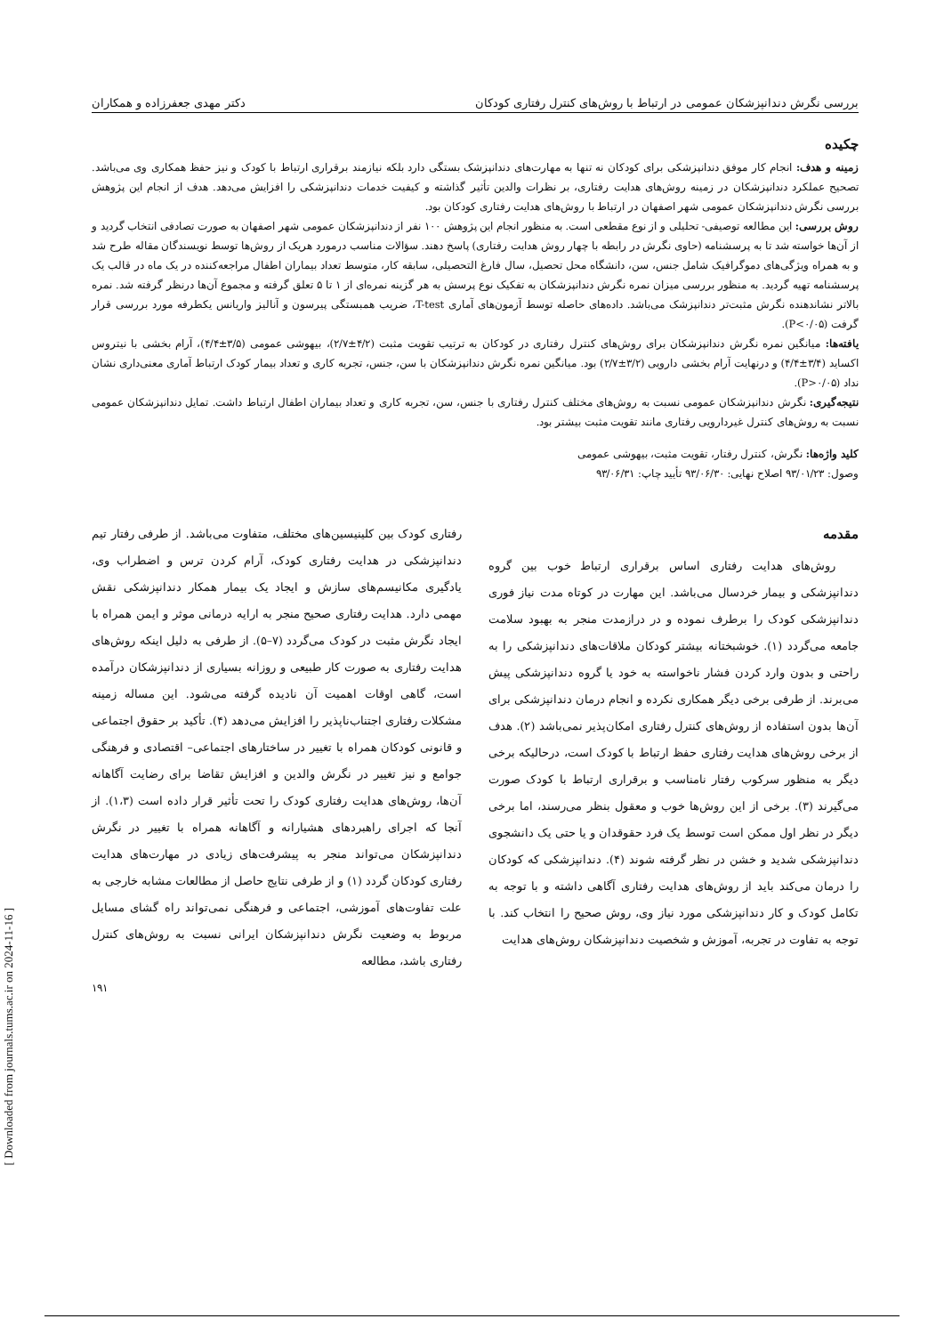بررسی نگرش دندانپزشکان عمومی در ارتباط با روش‌های کنترل رفتاری کودکان دکتر مهدی جعفرزاده و همکاران
چکیده
زمینه و هدف: انجام کار موفق دندانپزشکی برای کودکان نه تنها به مهارت‌های دندانپزشک بستگی دارد بلکه نیازمند برقراری ارتباط با کودک و نیز حفظ همکاری وی می‌باشد. تصحیح عملکرد دندانپزشکان در زمینه روش‌های هدایت رفتاری، بر نظرات والدین تأثیر گذاشته و کیفیت خدمات دندانپزشکی را افزایش می‌دهد. هدف از انجام این پژوهش بررسی نگرش دندانپزشکان عمومی شهر اصفهان در ارتباط با روش‌های هدایت رفتاری کودکان بود.
روش بررسی: این مطالعه توصیفی- تحلیلی و از نوع مقطعی است. به منظور انجام این پژوهش ۱۰۰ نفر از دندانپزشکان عمومی شهر اصفهان به صورت تصادفی انتخاب گردید و از آن‌ها خواسته شد تا به پرسشنامه (حاوی نگرش در رابطه با چهار روش هدایت رفتاری) پاسخ دهند. سؤالات مناسب درمورد هریک از روش‌ها توسط نویسندگان مقاله طرح شد و به همراه ویژگی‌های دموگرافیک شامل جنس، سن، دانشگاه محل تحصیل، سال فارغ التحصیلی، سابقه کار، متوسط تعداد بیماران اطفال مراجعه‌کننده در یک ماه در قالب یک پرسشنامه تهیه گردید. به منظور بررسی میزان نمره نگرش دندانپزشکان به تفکیک نوع پرسش به هر گزینه نمره‌ای از ۱ تا ۵ تعلق گرفته و مجموع آن‌ها درنظر گرفته شد. نمره بالاتر نشاندهنده نگرش مثبت‌تر دندانپزشک می‌باشد. داده‌های حاصله توسط آزمون‌های آماری T-test، ضریب همبستگی پیرسون و آنالیز واریانس یکطرفه مورد بررسی قرار گرفت (P<۰/۰۵).
یافته‌ها: میانگین نمره نگرش دندانپزشکان برای روش‌های کنترل رفتاری در کودکان به ترتیب تقویت مثبت (۴/۲±۲/۷)، بیهوشی عمومی (۳/۵±۴/۴)، آرام بخشی با نیتروس اکساید (۳/۴±۴/۴) و درنهایت آرام بخشی دارویی (۳/۲±۲/۷) بود. میانگین نمره نگرش دندانپزشکان با سن، جنس، تجربه کاری و تعداد بیمار کودک ارتباط آماری معنی‌داری نشان نداد (P>۰/۰۵).
نتیجه‌گیری: نگرش دندانپزشکان عمومی نسبت به روش‌های مختلف کنترل رفتاری با جنس، سن، تجربه کاری و تعداد بیماران اطفال ارتباط داشت. تمایل دندانپزشکان عمومی نسبت به روش‌های کنترل غیردارویی رفتاری مانند تقویت مثبت بیشتر بود.
کلید واژه‌ها: نگرش، کنترل رفتار، تقویت مثبت، بیهوشی عمومی
وصول: ۹۳/۰۱/۲۳ اصلاح نهایی: ۹۳/۰۶/۳۰ تأیید چاپ: ۹۳/۰۶/۳۱
مقدمه
روش‌های هدایت رفتاری اساس برقراری ارتباط خوب بین گروه دندانپزشکی و بیمار خردسال می‌باشد. این مهارت در کوتاه مدت نیاز فوری دندانپزشکی کودک را برطرف نموده و در درازمدت منجر به بهبود سلامت جامعه می‌گردد (۱). خوشبختانه بیشتر کودکان ملاقات‌های دندانپزشکی را به راحتی و بدون وارد کردن فشار ناخواسته به خود یا گروه دندانپزشکی پیش می‌برند. از طرفی برخی دیگر همکاری نکرده و انجام درمان دندانپزشکی برای آن‌ها بدون استفاده از روش‌های کنترل رفتاری امکان‌پذیر نمی‌باشد (۲). هدف از برخی روش‌های هدایت رفتاری حفظ ارتباط با کودک است، درحالیکه برخی دیگر به منظور سرکوب رفتار نامناسب و برقراری ارتباط با کودک صورت می‌گیرند (۳). برخی از این روش‌ها خوب و معقول بنظر می‌رسند، اما برخی دیگر در نظر اول ممکن است توسط یک فرد حقوقدان و یا حتی یک دانشجوی دندانپزشکی شدید و خشن در نظر گرفته شوند (۴). دندانپزشکی که کودکان را درمان می‌کند باید از روش‌های هدایت رفتاری آگاهی داشته و با توجه به تکامل کودک و کار دندانپزشکی مورد نیاز وی، روش صحیح را انتخاب کند. با توجه به تفاوت در تجربه، آموزش و شخصیت دندانپزشکان روش‌های هدایت
رفتاری کودک بین کلینیسین‌های مختلف، متفاوت می‌باشد. از طرفی رفتار تیم دندانپزشکی در هدایت رفتاری کودک، آرام کردن ترس و اضطراب وی، یادگیری مکانیسم‌های سازش و ایجاد یک بیمار همکار دندانپزشکی نقش مهمی دارد. هدایت رفتاری صحیح منجر به ارایه درمانی موثر و ایمن همراه با ایجاد نگرش مثبت در کودک می‌گردد (۷–۵). از طرفی به دلیل اینکه روش‌های هدایت رفتاری به صورت کار طبیعی و روزانه بسیاری از دندانپزشکان درآمده است، گاهی اوقات اهمیت آن نادیده گرفته می‌شود. این مساله زمینه مشکلات رفتاری اجتناب‌ناپذیر را افزایش می‌دهد (۴). تأکید بر حقوق اجتماعی و قانونی کودکان همراه با تغییر در ساختارهای اجتماعی– اقتصادی و فرهنگی جوامع و نیز تغییر در نگرش والدین و افزایش تقاضا برای رضایت آگاهانه آن‌ها، روش‌های هدایت رفتاری کودک را تحت تأثیر قرار داده است (۱،۳). از آنجا که اجرای راهبردهای هشیارانه و آگاهانه همراه با تغییر در نگرش دندانپزشکان می‌تواند منجر به پیشرفت‌های زیادی در مهارت‌های هدایت رفتاری کودکان گردد (۱) و از طرفی نتایج حاصل از مطالعات مشابه خارجی به علت تفاوت‌های آموزشی، اجتماعی و فرهنگی نمی‌تواند راه گشای مسایل مربوط به وضعیت نگرش دندانپزشکان ایرانی نسبت به روش‌های کنترل رفتاری باشد، مطالعه
۱۹۱
[ Downloaded from journals.tums.ac.ir on 2024-11-16 ]